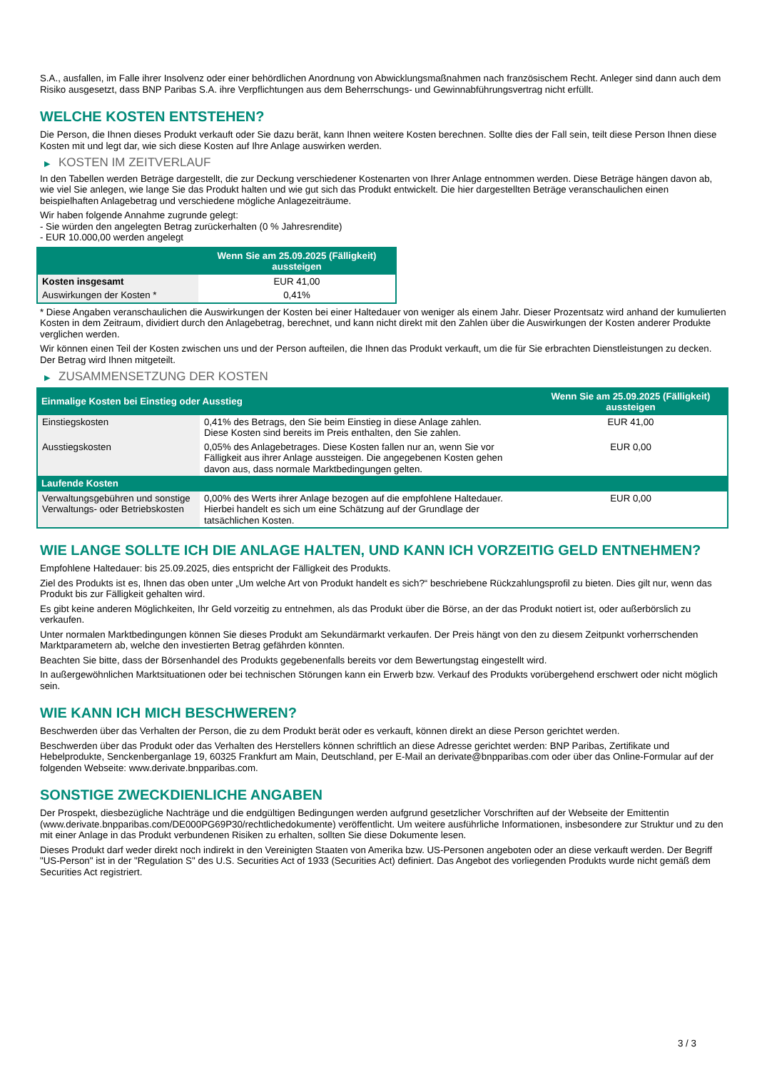S.A., ausfallen, im Falle ihrer Insolvenz oder einer behördlichen Anordnung von Abwicklungsmaßnahmen nach französischem Recht. Anleger sind dann auch dem Risiko ausgesetzt, dass BNP Paribas S.A. ihre Verpflichtungen aus dem Beherrschungs- und Gewinnabführungsvertrag nicht erfüllt.
WELCHE KOSTEN ENTSTEHEN?
Die Person, die Ihnen dieses Produkt verkauft oder Sie dazu berät, kann Ihnen weitere Kosten berechnen. Sollte dies der Fall sein, teilt diese Person Ihnen diese Kosten mit und legt dar, wie sich diese Kosten auf Ihre Anlage auswirken werden.
▶ KOSTEN IM ZEITVERLAUF
In den Tabellen werden Beträge dargestellt, die zur Deckung verschiedener Kostenarten von Ihrer Anlage entnommen werden. Diese Beträge hängen davon ab, wie viel Sie anlegen, wie lange Sie das Produkt halten und wie gut sich das Produkt entwickelt. Die hier dargestellten Beträge veranschaulichen einen beispielhaften Anlagebetrag und verschiedene mögliche Anlagezeiträume.
Wir haben folgende Annahme zugrunde gelegt:
- Sie würden den angelegten Betrag zurückerhalten (0 % Jahresrendite)
- EUR 10.000,00 werden angelegt
| | Wenn Sie am 25.09.2025 (Fälligkeit) aussteigen |
| --- | --- |
| Kosten insgesamt | EUR 41,00 |
| Auswirkungen der Kosten * | 0,41% |
* Diese Angaben veranschaulichen die Auswirkungen der Kosten bei einer Haltedauer von weniger als einem Jahr. Dieser Prozentsatz wird anhand der kumulierten Kosten in dem Zeitraum, dividiert durch den Anlagebetrag, berechnet, und kann nicht direkt mit den Zahlen über die Auswirkungen der Kosten anderer Produkte verglichen werden.
Wir können einen Teil der Kosten zwischen uns und der Person aufteilen, die Ihnen das Produkt verkauft, um die für Sie erbrachten Dienstleistungen zu decken. Der Betrag wird Ihnen mitgeteilt.
▶ ZUSAMMENSETZUNG DER KOSTEN
| Einmalige Kosten bei Einstieg oder Ausstieg | | Wenn Sie am 25.09.2025 (Fälligkeit) aussteigen |
| --- | --- | --- |
| Einstiegskosten | 0,41% des Betrags, den Sie beim Einstieg in diese Anlage zahlen. Diese Kosten sind bereits im Preis enthalten, den Sie zahlen. | EUR 41,00 |
| Ausstiegskosten | 0,05% des Anlagebetrages. Diese Kosten fallen nur an, wenn Sie vor Fälligkeit aus ihrer Anlage aussteigen. Die angegebenen Kosten gehen davon aus, dass normale Marktbedingungen gelten. | EUR 0,00 |
| Laufende Kosten | | |
| Verwaltungsgebühren und sonstige Verwaltungs- oder Betriebskosten | 0,00% des Werts ihrer Anlage bezogen auf die empfohlene Haltedauer. Hierbei handelt es sich um eine Schätzung auf der Grundlage der tatsächlichen Kosten. | EUR 0,00 |
WIE LANGE SOLLTE ICH DIE ANLAGE HALTEN, UND KANN ICH VORZEITIG GELD ENTNEHMEN?
Empfohlene Haltedauer: bis 25.09.2025, dies entspricht der Fälligkeit des Produkts.
Ziel des Produkts ist es, Ihnen das oben unter „Um welche Art von Produkt handelt es sich?“ beschriebene Rückzahlungsprofil zu bieten. Dies gilt nur, wenn das Produkt bis zur Fälligkeit gehalten wird.
Es gibt keine anderen Möglichkeiten, Ihr Geld vorzeitig zu entnehmen, als das Produkt über die Börse, an der das Produkt notiert ist, oder außerbörslich zu verkaufen.
Unter normalen Marktbedingungen können Sie dieses Produkt am Sekundärmarkt verkaufen. Der Preis hängt von den zu diesem Zeitpunkt vorherrschenden Marktparametern ab, welche den investierten Betrag gefährden könnten.
Beachten Sie bitte, dass der Börsenhandel des Produkts gegebenenfalls bereits vor dem Bewertungstag eingestellt wird.
In außergewöhnlichen Marktsituationen oder bei technischen Störungen kann ein Erwerb bzw. Verkauf des Produkts vorübergehend erschwert oder nicht möglich sein.
WIE KANN ICH MICH BESCHWEREN?
Beschwerden über das Verhalten der Person, die zu dem Produkt berät oder es verkauft, können direkt an diese Person gerichtet werden.
Beschwerden über das Produkt oder das Verhalten des Herstellers können schriftlich an diese Adresse gerichtet werden: BNP Paribas, Zertifikate und Hebelprodukte, Senckenberganlage 19, 60325 Frankfurt am Main, Deutschland, per E-Mail an derivate@bnpparibas.com oder über das Online-Formular auf der folgenden Webseite: www.derivate.bnpparibas.com.
SONSTIGE ZWECKDIENLICHE ANGABEN
Der Prospekt, diesbezügliche Nachträge und die endgültigen Bedingungen werden aufgrund gesetzlicher Vorschriften auf der Webseite der Emittentin (www.derivate.bnpparibas.com/DE000PG69P30/rechtlichedokumente) veröffentlicht. Um weitere ausführliche Informationen, insbesondere zur Struktur und zu den mit einer Anlage in das Produkt verbundenen Risiken zu erhalten, sollten Sie diese Dokumente lesen.
Dieses Produkt darf weder direkt noch indirekt in den Vereinigten Staaten von Amerika bzw. US-Personen angeboten oder an diese verkauft werden. Der Begriff "US-Person" ist in der "Regulation S" des U.S. Securities Act of 1933 (Securities Act) definiert. Das Angebot des vorliegenden Produkts wurde nicht gemäß dem Securities Act registriert.
3 / 3